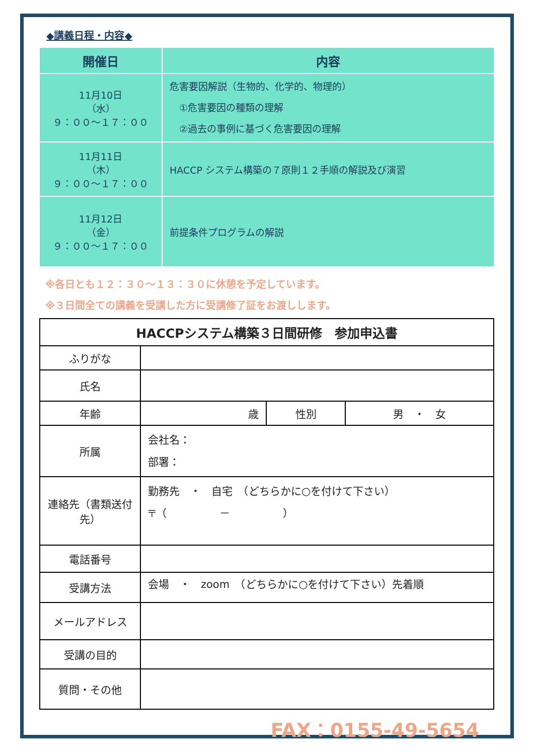◆講義日程・内容◆
| 開催日 | 内容 |
| --- | --- |
| 11月10日 （水） ９：００～１７：００ | 危害要因解説（生物的、化学的、物理的） ①危害要因の種類の理解 ②過去の事例に基づく危害要因の理解 |
| 11月11日 （木） ９：００～１７：００ | HACCP システム構築の７原則１２手順の解説及び演習 |
| 11月12日 （金） ９：００～１７：００ | 前提条件プログラムの解説 |
※各日とも１２：３０～１３：３０に休憩を予定しています。
※３日間全ての講義を受講した方に受講修了証をお渡しします。
| HACCPシステム構築３日間研修 参加申込書 | | | |
| ふりがな | | | |
| 氏名 | | | |
| 年齢 | 歳 | 性別 | 男 ・ 女 |
| 所属 | 会社名： 部署： | | |
| 連絡先（書類送付先） | 勤務先 ・ 自宅 （どちらかに○を付けて下さい） 〒（ － ） | | |
| 電話番号 | | | |
| 受講方法 | 会場 ・ zoom （どちらかに○を付けて下さい）先着順 | | |
| メールアドレス | | | |
| 受講の目的 | | | |
| 質問・その他 | | | |
FAX：0155-49-5654